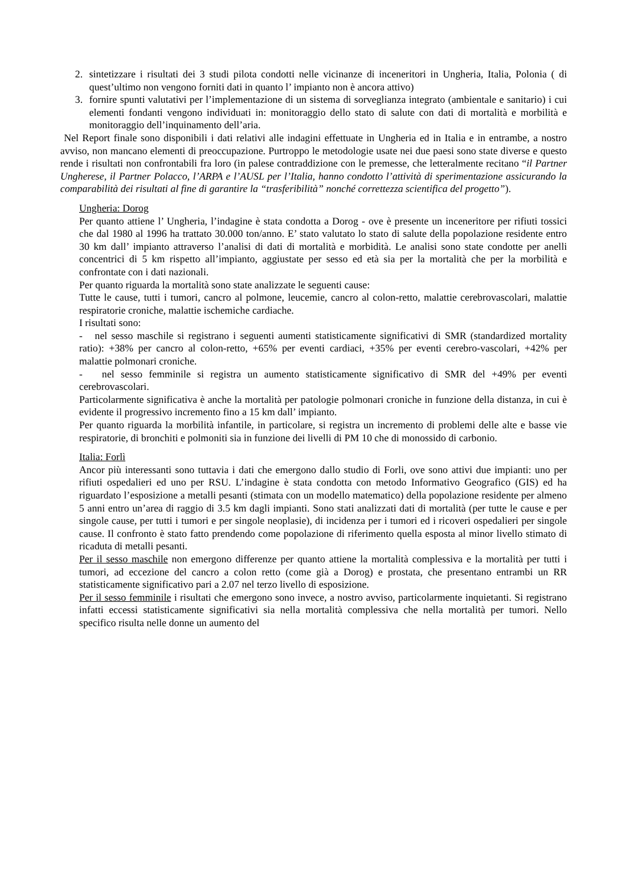2. sintetizzare i risultati dei 3 studi pilota condotti nelle vicinanze di inceneritori in Ungheria, Italia, Polonia ( di quest’ultimo non vengono forniti dati in quanto l’ impianto non è ancora attivo)
3. fornire spunti valutativi per l’implementazione di un sistema di sorveglianza integrato (ambientale e sanitario) i cui elementi fondanti vengono individuati in: monitoraggio dello stato di salute con dati di mortalità e morbilità e monitoraggio dell’inquinamento dell’aria.
Nel Report finale sono disponibili i dati relativi alle indagini effettuate in Ungheria ed in Italia e in entrambe, a nostro avviso, non mancano elementi di preoccupazione. Purtroppo le metodologie usate nei due paesi sono state diverse e questo rende i risultati non confrontabili fra loro (in palese contraddizione con le premesse, che letteralmente recitano “il Partner Ungherese, il Partner Polacco, l’ARPA e l’AUSL per l’Italia, hanno condotto l’attività di sperimentazione assicurando la comparabilità dei risultati al fine di garantire la “trasferibilità” nonché correttezza scientifica del progetto”).
Ungheria: Dorog
Per quanto attiene l’ Ungheria, l’indagine è stata condotta a Dorog - ove è presente un inceneritore per rifiuti tossici che dal 1980 al 1996 ha trattato 30.000 ton/anno. E’ stato valutato lo stato di salute della popolazione residente entro 30 km dall’ impianto attraverso l’analisi di dati di mortalità e morbidità. Le analisi sono state condotte per anelli concentrici di 5 km rispetto all’impianto, aggiustate per sesso ed età sia per la mortalità che per la morbilità e confrontate con i dati nazionali.
Per quanto riguarda la mortalità sono state analizzate le seguenti cause:
Tutte le cause, tutti i tumori, cancro al polmone, leucemie, cancro al colon-retto, malattie cerebrovascolari, malattie respiratorie croniche, malattie ischemiche cardiache.
I risultati sono:
- nel sesso maschile si registrano i seguenti aumenti statisticamente significativi di SMR (standardized mortality ratio): +38% per cancro al colon-retto, +65% per eventi cardiaci, +35% per eventi cerebro-vascolari, +42% per malattie polmonari croniche.
- nel sesso femminile si registra un aumento statisticamente significativo di SMR del +49% per eventi cerebrovascolari.
Particolarmente significativa è anche la mortalità per patologie polmonari croniche in funzione della distanza, in cui è evidente il progressivo incremento fino a 15 km dall’ impianto.
Per quanto riguarda la morbilità infantile, in particolare, si registra un incremento di problemi delle alte e basse vie respiratorie, di bronchiti e polmoniti sia in funzione dei livelli di PM 10 che di monossido di carbonio.
Italia: Forlì
Ancor più interessanti sono tuttavia i dati che emergono dallo studio di Forli, ove sono attivi due impianti: uno per rifiuti ospedalieri ed uno per RSU. L’indagine è stata condotta con metodo Informativo Geografico (GIS) ed ha riguardato l’esposizione a metalli pesanti (stimata con un modello matematico) della popolazione residente per almeno 5 anni entro un’area di raggio di 3.5 km dagli impianti. Sono stati analizzati dati di mortalità (per tutte le cause e per singole cause, per tutti i tumori e per singole neoplasie), di incidenza per i tumori ed i ricoveri ospedalieri per singole cause. Il confronto è stato fatto prendendo come popolazione di riferimento quella esposta al minor livello stimato di ricaduta di metalli pesanti.
Per il sesso maschile non emergono differenze per quanto attiene la mortalità complessiva e la mortalità per tutti i tumori, ad eccezione del cancro a colon retto (come già a Dorog) e prostata, che presentano entrambi un RR statisticamente significativo pari a 2.07 nel terzo livello di esposizione.
Per il sesso femminile i risultati che emergono sono invece, a nostro avviso, particolarmente inquietanti. Si registrano infatti eccessi statisticamente significativi sia nella mortalità complessiva che nella mortalità per tumori. Nello specifico risulta nelle donne un aumento del